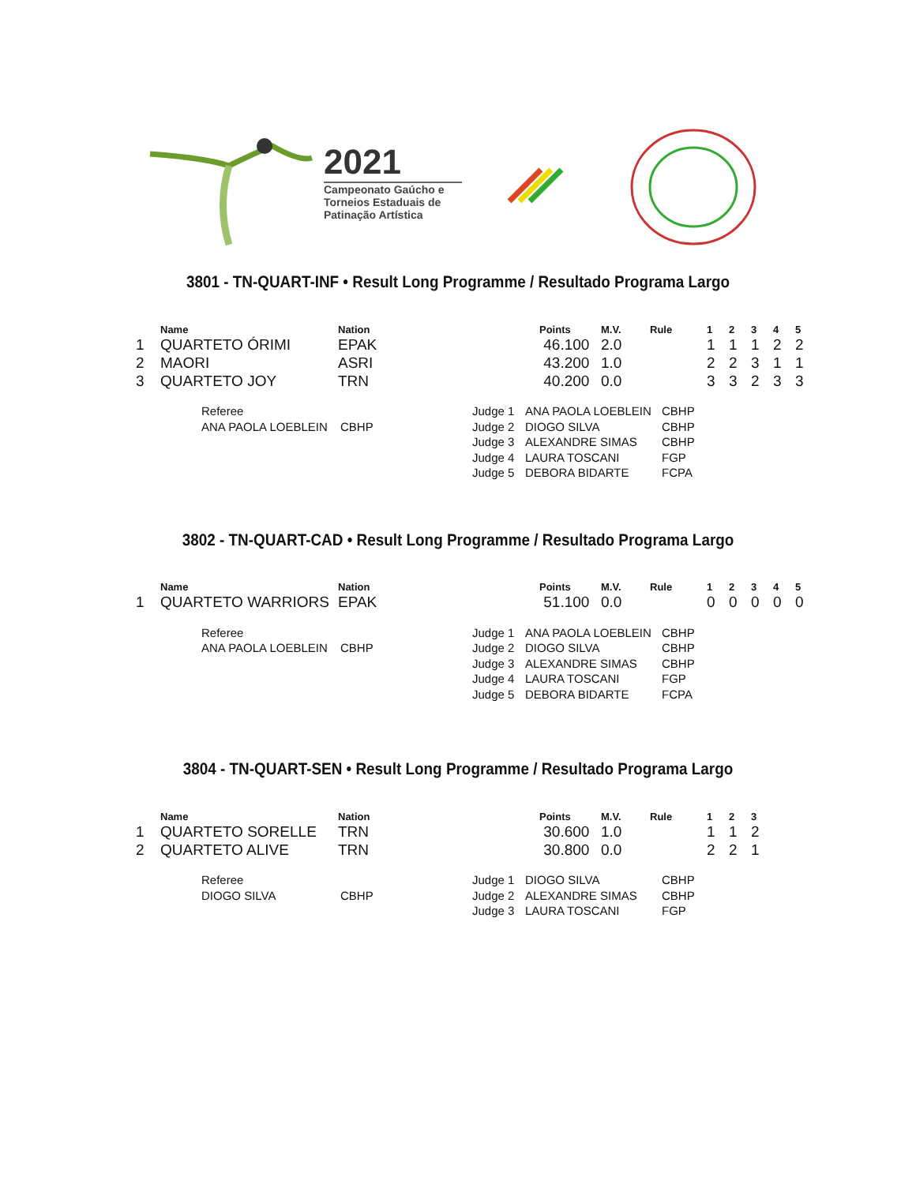2021
Campeonato Gaúcho e
Torneios Estaduais de
Patinação Artística
3801 - TN-QUART-INF • Result Long Programme / Resultado Programa Largo
| | Name | Nation | Points | M.V. | Rule | 1 | 2 | 3 | 4 | 5 |
| --- | --- | --- | --- | --- | --- | --- | --- | --- | --- | --- |
| 1 | QUARTETO ÓRIMI | EPAK | 46.100 | 2.0 | | 1 | 1 | 1 | 2 | 2 |
| 2 | MAORI | ASRI | 43.200 | 1.0 | | 2 | 2 | 3 | 1 | 1 |
| 3 | QUARTETO JOY | TRN | 40.200 | 0.0 | | 3 | 3 | 2 | 3 | 3 |
| Referee | | Judge 1 | ANA PAOLA LOEBLEIN | CBHP |
| ANA PAOLA LOEBLEIN | CBHP | Judge 2 | DIOGO SILVA | CBHP |
| | | Judge 3 | ALEXANDRE SIMAS | CBHP |
| | | Judge 4 | LAURA TOSCANI | FGP |
| | | Judge 5 | DEBORA BIDARTE | FCPA |
3802 - TN-QUART-CAD • Result Long Programme / Resultado Programa Largo
| | Name | Nation | Points | M.V. | Rule | 1 | 2 | 3 | 4 | 5 |
| --- | --- | --- | --- | --- | --- | --- | --- | --- | --- | --- |
| 1 | QUARTETO WARRIORS | EPAK | 51.100 | 0.0 | | 0 | 0 | 0 | 0 | 0 |
| Referee | | Judge 1 | ANA PAOLA LOEBLEIN | CBHP |
| ANA PAOLA LOEBLEIN | CBHP | Judge 2 | DIOGO SILVA | CBHP |
| | | Judge 3 | ALEXANDRE SIMAS | CBHP |
| | | Judge 4 | LAURA TOSCANI | FGP |
| | | Judge 5 | DEBORA BIDARTE | FCPA |
3804 - TN-QUART-SEN • Result Long Programme / Resultado Programa Largo
| | Name | Nation | Points | M.V. | Rule | 1 | 2 | 3 |
| --- | --- | --- | --- | --- | --- | --- | --- | --- |
| 1 | QUARTETO SORELLE | TRN | 30.600 | 1.0 | | 1 | 1 | 2 |
| 2 | QUARTETO ALIVE | TRN | 30.800 | 0.0 | | 2 | 2 | 1 |
| Referee | | Judge 1 | DIOGO SILVA | CBHP |
| DIOGO SILVA | CBHP | Judge 2 | ALEXANDRE SIMAS | CBHP |
| | | Judge 3 | LAURA TOSCANI | FGP |